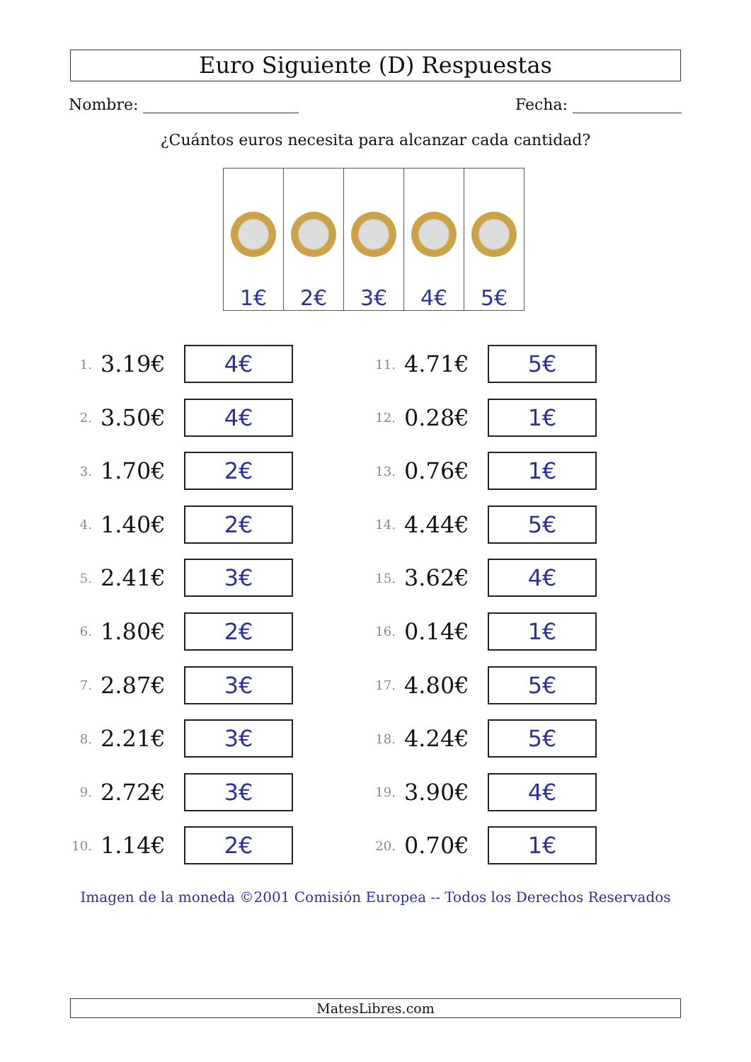Euro Siguiente (D) Respuestas
Nombre: Fecha:
¿Cuántos euros necesita para alcanzar cada cantidad?
| 1€ | 2€ | 3€ | 4€ | 5€ |
1. 3.19€ 4€
2. 3.50€ 4€
3. 1.70€ 2€
4. 1.40€ 2€
5. 2.41€ 3€
6. 1.80€ 2€
7. 2.87€ 3€
8. 2.21€ 3€
9. 2.72€ 3€
10. 1.14€ 2€
11. 4.71€ 5€
12. 0.28€ 1€
13. 0.76€ 1€
14. 4.44€ 5€
15. 3.62€ 4€
16. 0.14€ 1€
17. 4.80€ 5€
18. 4.24€ 5€
19. 3.90€ 4€
20. 0.70€ 1€
Imagen de la moneda ©2001 Comisión Europea -- Todos los Derechos Reservados
MatesLibres.com